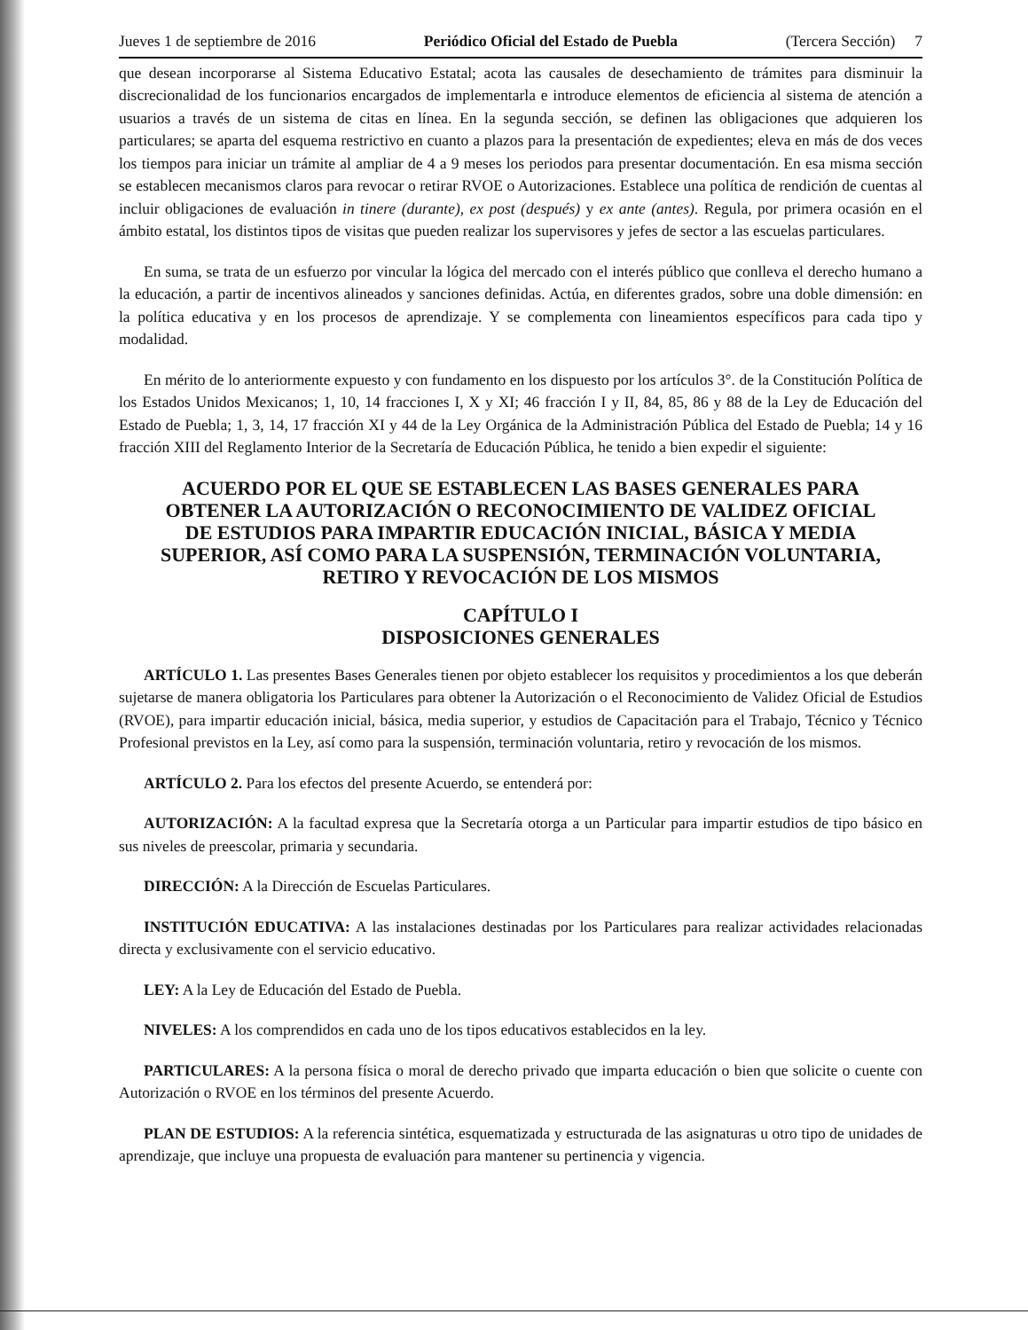Jueves 1 de septiembre de 2016 Periódico Oficial del Estado de Puebla (Tercera Sección) 7
que desean incorporarse al Sistema Educativo Estatal; acota las causales de desechamiento de trámites para disminuir la discrecionalidad de los funcionarios encargados de implementarla e introduce elementos de eficiencia al sistema de atención a usuarios a través de un sistema de citas en línea. En la segunda sección, se definen las obligaciones que adquieren los particulares; se aparta del esquema restrictivo en cuanto a plazos para la presentación de expedientes; eleva en más de dos veces los tiempos para iniciar un trámite al ampliar de 4 a 9 meses los periodos para presentar documentación. En esa misma sección se establecen mecanismos claros para revocar o retirar RVOE o Autorizaciones. Establece una política de rendición de cuentas al incluir obligaciones de evaluación in tinere (durante), ex post (después) y ex ante (antes). Regula, por primera ocasión en el ámbito estatal, los distintos tipos de visitas que pueden realizar los supervisores y jefes de sector a las escuelas particulares.
En suma, se trata de un esfuerzo por vincular la lógica del mercado con el interés público que conlleva el derecho humano a la educación, a partir de incentivos alineados y sanciones definidas. Actúa, en diferentes grados, sobre una doble dimensión: en la política educativa y en los procesos de aprendizaje. Y se complementa con lineamientos específicos para cada tipo y modalidad.
En mérito de lo anteriormente expuesto y con fundamento en los dispuesto por los artículos 3°. de la Constitución Política de los Estados Unidos Mexicanos; 1, 10, 14 fracciones I, X y XI; 46 fracción I y II, 84, 85, 86 y 88 de la Ley de Educación del Estado de Puebla; 1, 3, 14, 17 fracción XI y 44 de la Ley Orgánica de la Administración Pública del Estado de Puebla; 14 y 16 fracción XIII del Reglamento Interior de la Secretaría de Educación Pública, he tenido a bien expedir el siguiente:
ACUERDO POR EL QUE SE ESTABLECEN LAS BASES GENERALES PARA OBTENER LA AUTORIZACIÓN O RECONOCIMIENTO DE VALIDEZ OFICIAL DE ESTUDIOS PARA IMPARTIR EDUCACIÓN INICIAL, BÁSICA Y MEDIA SUPERIOR, ASÍ COMO PARA LA SUSPENSIÓN, TERMINACIÓN VOLUNTARIA, RETIRO Y REVOCACIÓN DE LOS MISMOS
CAPÍTULO I
DISPOSICIONES GENERALES
ARTÍCULO 1. Las presentes Bases Generales tienen por objeto establecer los requisitos y procedimientos a los que deberán sujetarse de manera obligatoria los Particulares para obtener la Autorización o el Reconocimiento de Validez Oficial de Estudios (RVOE), para impartir educación inicial, básica, media superior, y estudios de Capacitación para el Trabajo, Técnico y Técnico Profesional previstos en la Ley, así como para la suspensión, terminación voluntaria, retiro y revocación de los mismos.
ARTÍCULO 2. Para los efectos del presente Acuerdo, se entenderá por:
AUTORIZACIÓN: A la facultad expresa que la Secretaría otorga a un Particular para impartir estudios de tipo básico en sus niveles de preescolar, primaria y secundaria.
DIRECCIÓN: A la Dirección de Escuelas Particulares.
INSTITUCIÓN EDUCATIVA: A las instalaciones destinadas por los Particulares para realizar actividades relacionadas directa y exclusivamente con el servicio educativo.
LEY: A la Ley de Educación del Estado de Puebla.
NIVELES: A los comprendidos en cada uno de los tipos educativos establecidos en la ley.
PARTICULARES: A la persona física o moral de derecho privado que imparta educación o bien que solicite o cuente con Autorización o RVOE en los términos del presente Acuerdo.
PLAN DE ESTUDIOS: A la referencia sintética, esquematizada y estructurada de las asignaturas u otro tipo de unidades de aprendizaje, que incluye una propuesta de evaluación para mantener su pertinencia y vigencia.